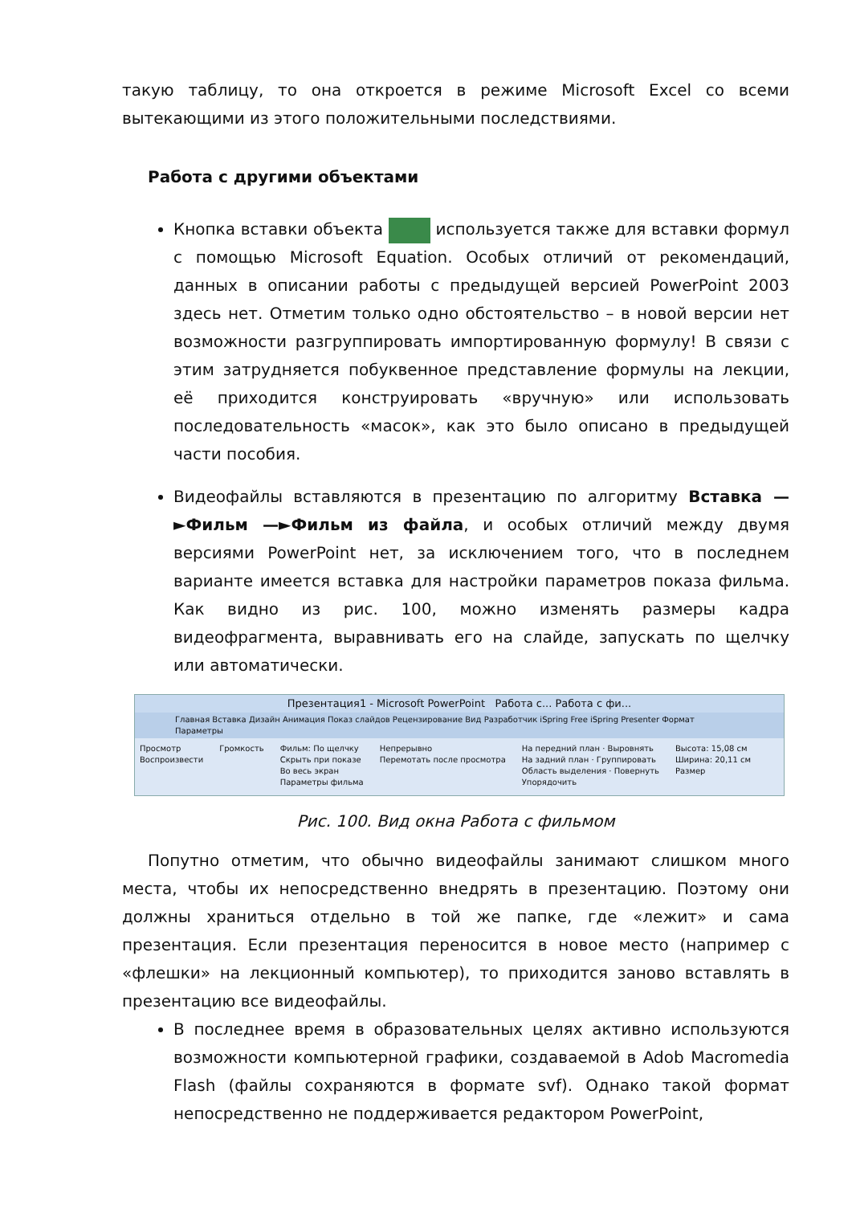такую таблицу, то она откроется в режиме Microsoft Excel со всеми вытекающими из этого положительными последствиями.
Работа с другими объектами
Кнопка вставки объекта используется также для вставки формул с помощью Microsoft Equation. Особых отличий от рекомендаций, данных в описании работы с предыдущей версией PowerPoint 2003 здесь нет. Отметим только одно обстоятельство – в новой версии нет возможности разгруппировать импортированную формулу! В связи с этим затрудняется побуквенное представление формулы на лекции, её приходится конструировать «вручную» или использовать последовательность «масок», как это было описано в предыдущей части пособия.
Видеофайлы вставляются в презентацию по алгоритму Вставка —►Фильм —►Фильм из файла, и особых отличий между двумя версиями PowerPoint нет, за исключением того, что в последнем варианте имеется вставка для настройки параметров показа фильма. Как видно из рис. 100, можно изменять размеры кадра видеофрагмента, выравнивать его на слайде, запускать по щелчку или автоматически.
Презентация1 - Microsoft PowerPoint Работа с... Работа с фи...
Главная Вставка Дизайн Анимация Показ слайдов Рецензирование Вид Разработчик iSpring Free iSpring Presenter Формат Параметры
Просмотр
Воспроизвести
Громкость Фильм: По щелчку
Скрыть при показе
Во весь экран
Параметры фильма
Непрерывно
Перемотать после просмотра
На передний план · Выровнять
На задний план · Группировать
Область выделения · Повернуть
Упорядочить
Высота: 15,08 см
Ширина: 20,11 см
Размер
Рис. 100. Вид окна Работа с фильмом
Попутно отметим, что обычно видеофайлы занимают слишком много места, чтобы их непосредственно внедрять в презентацию. Поэтому они должны храниться отдельно в той же папке, где «лежит» и сама презентация. Если презентация переносится в новое место (например с «флешки» на лекционный компьютер), то приходится заново вставлять в презентацию все видеофайлы.
В последнее время в образовательных целях активно используются возможности компьютерной графики, создаваемой в Adob Macromedia Flash (файлы сохраняются в формате svf). Однако такой формат непосредственно не поддерживается редактором PowerPoint,